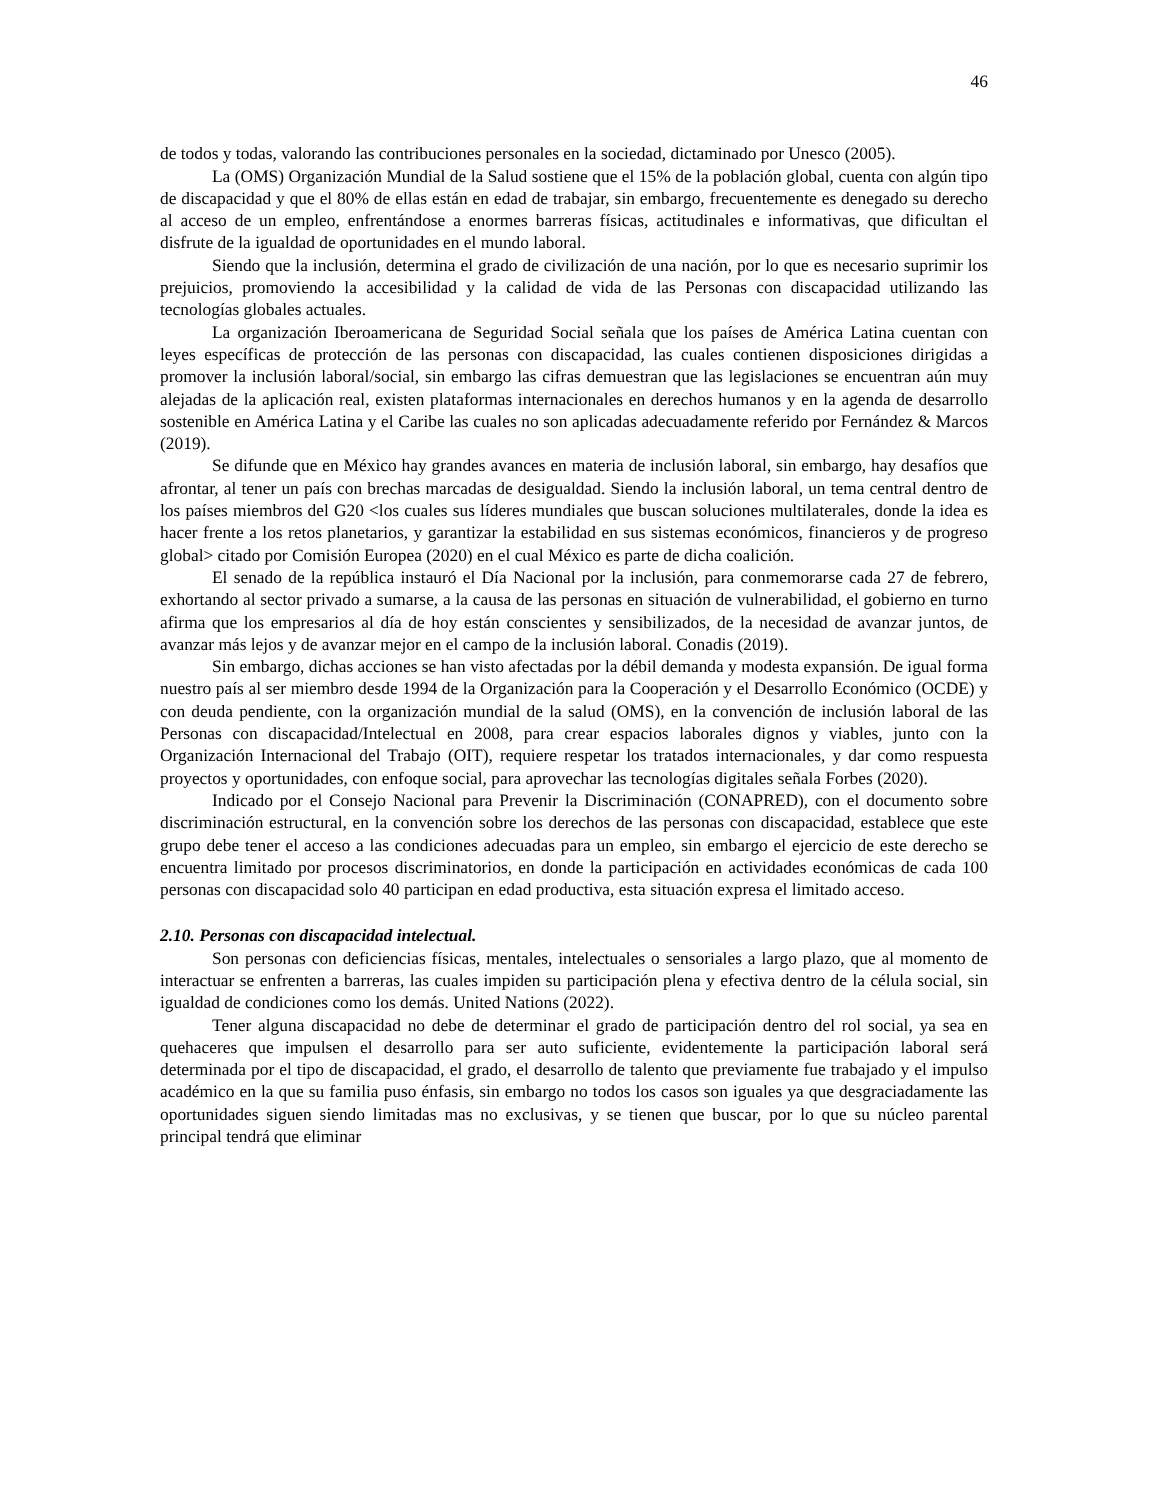46
de todos y todas, valorando las contribuciones personales en la sociedad, dictaminado por Unesco (2005).
La (OMS) Organización Mundial de la Salud sostiene que el 15% de la población global, cuenta con algún tipo de discapacidad y que el 80% de ellas están en edad de trabajar, sin embargo, frecuentemente es denegado su derecho al acceso de un empleo, enfrentándose a enormes barreras físicas, actitudinales e informativas, que dificultan el disfrute de la igualdad de oportunidades en el mundo laboral.
Siendo que la inclusión, determina el grado de civilización de una nación, por lo que es necesario suprimir los prejuicios, promoviendo la accesibilidad y la calidad de vida de las Personas con discapacidad utilizando las tecnologías globales actuales.
La organización Iberoamericana de Seguridad Social señala que los países de América Latina cuentan con leyes específicas de protección de las personas con discapacidad, las cuales contienen disposiciones dirigidas a promover la inclusión laboral/social, sin embargo las cifras demuestran que las legislaciones se encuentran aún muy alejadas de la aplicación real, existen plataformas internacionales en derechos humanos y en la agenda de desarrollo sostenible en América Latina y el Caribe las cuales no son aplicadas adecuadamente referido por Fernández & Marcos (2019).
Se difunde que en México hay grandes avances en materia de inclusión laboral, sin embargo, hay desafíos que afrontar, al tener un país con brechas marcadas de desigualdad. Siendo la inclusión laboral, un tema central dentro de los países miembros del G20 <los cuales sus líderes mundiales que buscan soluciones multilaterales, donde la idea es hacer frente a los retos planetarios, y garantizar la estabilidad en sus sistemas económicos, financieros y de progreso global> citado por Comisión Europea (2020) en el cual México es parte de dicha coalición.
El senado de la república instauró el Día Nacional por la inclusión, para conmemorarse cada 27 de febrero, exhortando al sector privado a sumarse, a la causa de las personas en situación de vulnerabilidad, el gobierno en turno afirma que los empresarios al día de hoy están conscientes y sensibilizados, de la necesidad de avanzar juntos, de avanzar más lejos y de avanzar mejor en el campo de la inclusión laboral. Conadis (2019).
Sin embargo, dichas acciones se han visto afectadas por la débil demanda y modesta expansión. De igual forma nuestro país al ser miembro desde 1994 de la Organización para la Cooperación y el Desarrollo Económico (OCDE) y con deuda pendiente, con la organización mundial de la salud (OMS), en la convención de inclusión laboral de las Personas con discapacidad/Intelectual en 2008, para crear espacios laborales dignos y viables, junto con la Organización Internacional del Trabajo (OIT), requiere respetar los tratados internacionales, y dar como respuesta proyectos y oportunidades, con enfoque social, para aprovechar las tecnologías digitales señala Forbes (2020).
Indicado por el Consejo Nacional para Prevenir la Discriminación (CONAPRED), con el documento sobre discriminación estructural, en la convención sobre los derechos de las personas con discapacidad, establece que este grupo debe tener el acceso a las condiciones adecuadas para un empleo, sin embargo el ejercicio de este derecho se encuentra limitado por procesos discriminatorios, en donde la participación en actividades económicas de cada 100 personas con discapacidad solo 40 participan en edad productiva, esta situación expresa el limitado acceso.
2.10. Personas con discapacidad intelectual.
Son personas con deficiencias físicas, mentales, intelectuales o sensoriales a largo plazo, que al momento de interactuar se enfrenten a barreras, las cuales impiden su participación plena y efectiva dentro de la célula social, sin igualdad de condiciones como los demás. United Nations (2022).
Tener alguna discapacidad no debe de determinar el grado de participación dentro del rol social, ya sea en quehaceres que impulsen el desarrollo para ser auto suficiente, evidentemente la participación laboral será determinada por el tipo de discapacidad, el grado, el desarrollo de talento que previamente fue trabajado y el impulso académico en la que su familia puso énfasis, sin embargo no todos los casos son iguales ya que desgraciadamente las oportunidades siguen siendo limitadas mas no exclusivas, y se tienen que buscar, por lo que su núcleo parental principal tendrá que eliminar